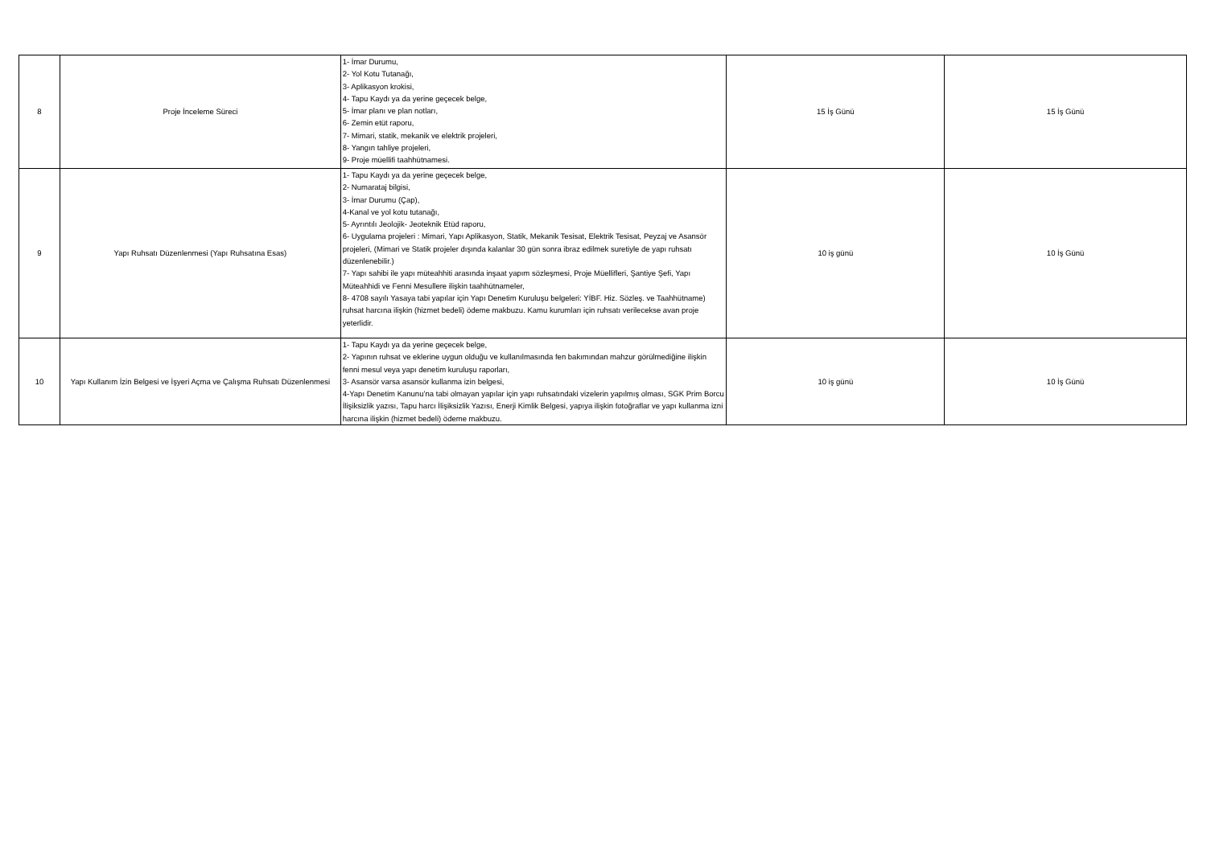| 8 | Proje İnceleme Süreci | 1- İmar Durumu, 2- Yol Kotu Tutanağı, 3- Aplikasyon krokisi, 4- Tapu Kaydı ya da yerine geçecek belge, 5- İmar planı ve plan notları, 6- Zemin etüt raporu, 7- Mimari, statik, mekanik ve elektrik projeleri, 8- Yangın tahliye projeleri, 9- Proje müellifi taahhütnamesi. | 15 İş Günü | 15 İş Günü |
| 9 | Yapı Ruhsatı Düzenlenmesi (Yapı Ruhsatına Esas) | 1- Tapu Kaydı ya da yerine geçecek belge, 2- Numarataj bilgisi, 3- İmar Durumu (Çap), 4-Kanal ve yol kotu tutanağı, 5- Ayrıntılı Jeolojik- Jeoteknik Etüd raporu, 6- Uygulama projeleri : Mimari, Yapı Aplikasyon, Statik, Mekanik Tesisat, Elektrik Tesisat, Peyzaj ve Asansör projeleri, (Mimari ve Statik projeler dışında kalanlar 30 gün sonra ibraz edilmek suretiyle de yapı ruhsatı düzenlenebilir.) 7- Yapı sahibi ile yapı müteahhiti arasında inşaat yapım sözleşmesi, Proje Müellifleri, Şantiye Şefi, Yapı Müteahhidi ve Fenni Mesullere ilişkin taahhütnameler, 8- 4708 sayılı Yasaya tabi yapılar için Yapı Denetim Kuruluşu belgeleri: YİBF. Hiz. Sözleş. ve Taahhütname) ruhsat harcına ilişkin (hizmet bedeli) ödeme makbuzu. Kamu kurumları için ruhsatı verilecekse avan proje yeterlidir. | 10 iş günü | 10 İş Günü |
| 10 | Yapı Kullanım İzin Belgesi ve İşyeri Açma ve Çalışma Ruhsatı Düzenlenmesi | 1- Tapu Kaydı ya da yerine geçecek belge, 2- Yapının ruhsat ve eklerine uygun olduğu ve kullanılmasında fen bakımından mahzur görülmediğine ilişkin fenni mesul veya yapı denetim kuruluşu raporları, 3- Asansör varsa asansör kullanma izin belgesi, 4-Yapı Denetim Kanunu’na tabi olmayan yapılar için yapı ruhsatındaki vizelerin yapılmış olması, SGK Prim Borcu İlişiksizlik yazısı, Tapu harcı İlişiksizlik Yazısı, Enerji Kimlik Belgesi, yapıya ilişkin fotoğraflar ve yapı kullanma izni harcına ilişkin (hizmet bedeli) ödeme makbuzu. | 10 iş günü | 10 İş Günü |